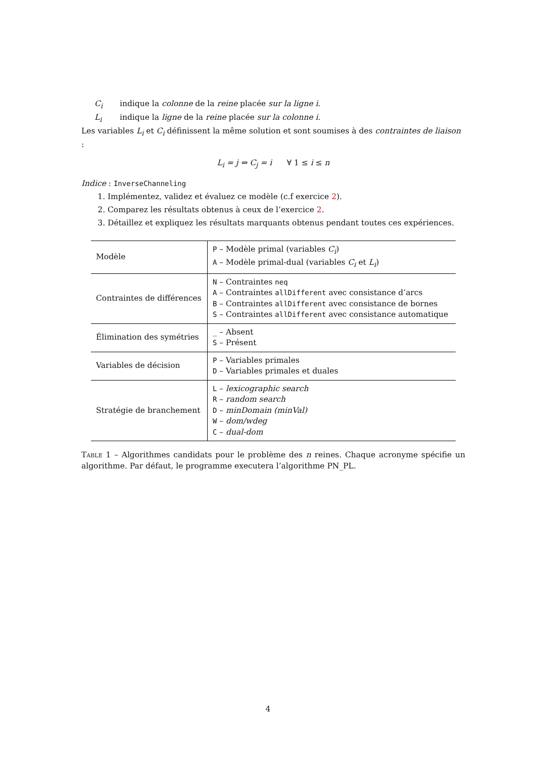C<sub>i</sub> indique la colonne de la reine placée sur la ligne i.
L<sub>i</sub> indique la ligne de la reine placée sur la colonne i.
Les variables L<sub>i</sub> et C<sub>i</sub> définissent la même solution et sont soumises à des contraintes de liaison :
L<sub>i</sub> = j ⇔ C<sub>j</sub> = i ∀ 1 ≤ i ≤ n
Indice : InverseChanneling
1. Implémentez, validez et évaluez ce modèle (c.f exercice 2).
2. Comparez les résultats obtenus à ceux de l’exercice 2.
3. Détaillez et expliquez les résultats marquants obtenus pendant toutes ces expériences.
| Modèle | P – Modèle primal (variables C<sub>i</sub> ) A – Modèle primal-dual (variables C<sub>i</sub> et L<sub>i</sub> ) |
| Contraintes de différences | N – Contraintes neq A – Contraintes allDifferent avec consistance d’arcs B – Contraintes allDifferent avec consistance de bornes S – Contraintes allDifferent avec consistance automatique |
| Élimination des symétries | _ – Absent S – Présent |
| Variables de décision | P – Variables primales D – Variables primales et duales |
| Stratégie de branchement | L – lexicographic search R – random search D – minDomain (minVal) W – dom/wdeg C – dual-dom |
Table 1 – Algorithmes candidats pour le problème des n reines. Chaque acronyme spécifie un algorithme. Par défaut, le programme executera l’algorithme PN_PL.
4